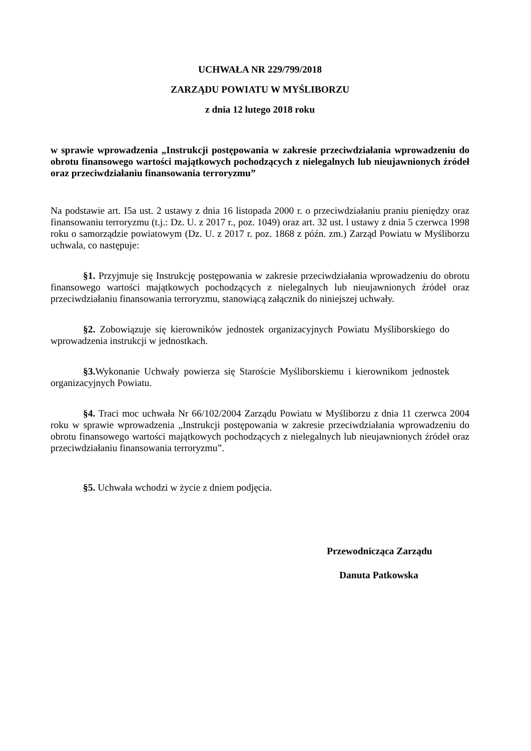UCHWAŁA NR 229/799/2018
ZARZĄDU POWIATU W MYŚLIBORZU
z dnia 12 lutego 2018 roku
w sprawie wprowadzenia „Instrukcji postępowania w zakresie przeciwdziałania wprowadzeniu do obrotu finansowego wartości majątkowych pochodzących z nielegalnych lub nieujawnionych źródeł oraz przeciwdziałaniu finansowania terroryzmu”
Na podstawie art. I5a ust. 2 ustawy z dnia 16 listopada 2000 r. o przeciwdziałaniu praniu pieniędzy oraz finansowaniu terroryzmu (t.j.: Dz. U. z 2017 r., poz. 1049) oraz art. 32 ust. l ustawy z dnia 5 czerwca 1998 roku o samorządzie powiatowym (Dz. U. z 2017 r. poz. 1868 z późn. zm.) Zarząd Powiatu w Myśliborzu uchwala, co następuje:
§1. Przyjmuje się Instrukcję postępowania w zakresie przeciwdziałania wprowadzeniu do obrotu finansowego wartości majątkowych pochodzących z nielegalnych lub nieujawnionych źródeł oraz przeciwdziałaniu finansowania terroryzmu, stanowiącą załącznik do niniejszej uchwały.
§2. Zobowiązuje się kierowników jednostek organizacyjnych Powiatu Myśliborskiego do wprowadzenia instrukcji w jednostkach.
§3. Wykonanie Uchwały powierza się Staroście Myśliborskiemu i kierownikom jednostek organizacyjnych Powiatu.
§4. Traci moc uchwała Nr 66/102/2004 Zarządu Powiatu w Myśliborzu z dnia 11 czerwca 2004 roku w sprawie wprowadzenia „Instrukcji postępowania w zakresie przeciwdziałania wprowadzeniu do obrotu finansowego wartości majątkowych pochodzących z nielegalnych lub nieujawnionych źródeł oraz przeciwdziałaniu finansowania terroryzmu”.
§5. Uchwała wchodzi w życie z dniem podjęcia.
Przewodnicząca Zarządu
Danuta Patkowska